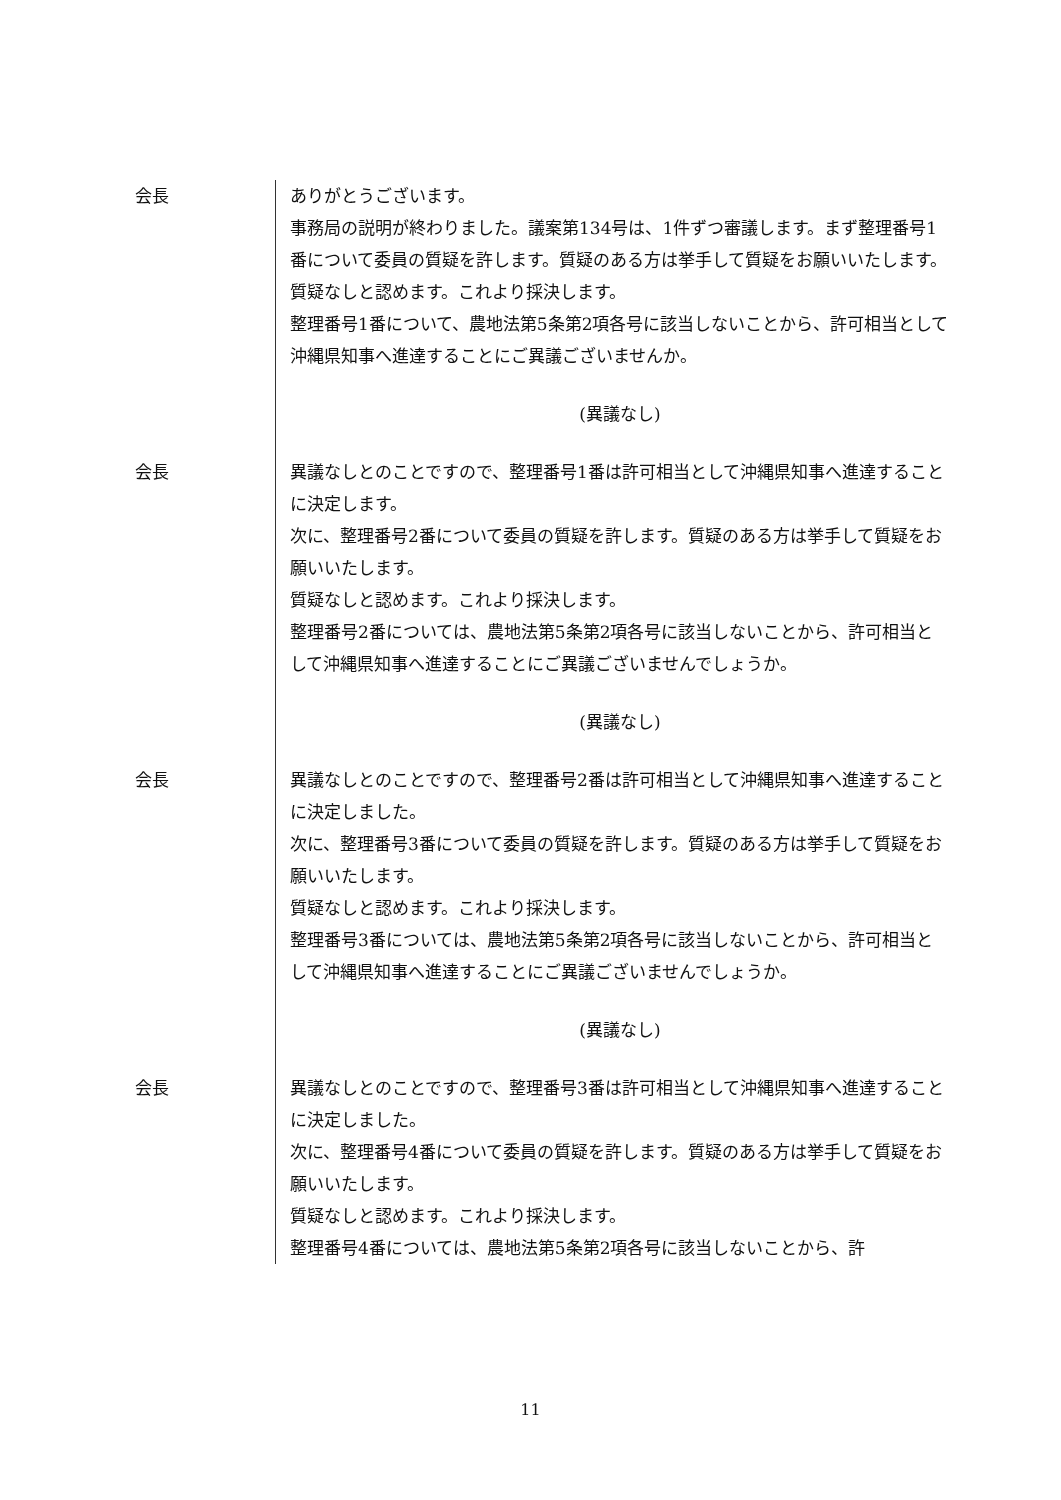会長 ありがとうございます。
事務局の説明が終わりました。議案第134号は、1件ずつ審議します。まず整理番号1番について委員の質疑を許します。質疑のある方は挙手して質疑をお願いいたします。
質疑なしと認めます。これより採決します。
整理番号1番について、農地法第5条第2項各号に該当しないことから、許可相当として沖縄県知事へ進達することにご異議ございませんか。
(異議なし)
会長 異議なしとのことですので、整理番号1番は許可相当として沖縄県知事へ進達することに決定します。
次に、整理番号2番について委員の質疑を許します。質疑のある方は挙手して質疑をお願いいたします。
質疑なしと認めます。これより採決します。
整理番号2番については、農地法第5条第2項各号に該当しないことから、許可相当として沖縄県知事へ進達することにご異議ございませんでしょうか。
(異議なし)
会長 異議なしとのことですので、整理番号2番は許可相当として沖縄県知事へ進達することに決定しました。
次に、整理番号3番について委員の質疑を許します。質疑のある方は挙手して質疑をお願いいたします。
質疑なしと認めます。これより採決します。
整理番号3番については、農地法第5条第2項各号に該当しないことから、許可相当として沖縄県知事へ進達することにご異議ございませんでしょうか。
(異議なし)
会長 異議なしとのことですので、整理番号3番は許可相当として沖縄県知事へ進達することに決定しました。
次に、整理番号4番について委員の質疑を許します。質疑のある方は挙手して質疑をお願いいたします。
質疑なしと認めます。これより採決します。
整理番号4番については、農地法第5条第2項各号に該当しないことから、許
11